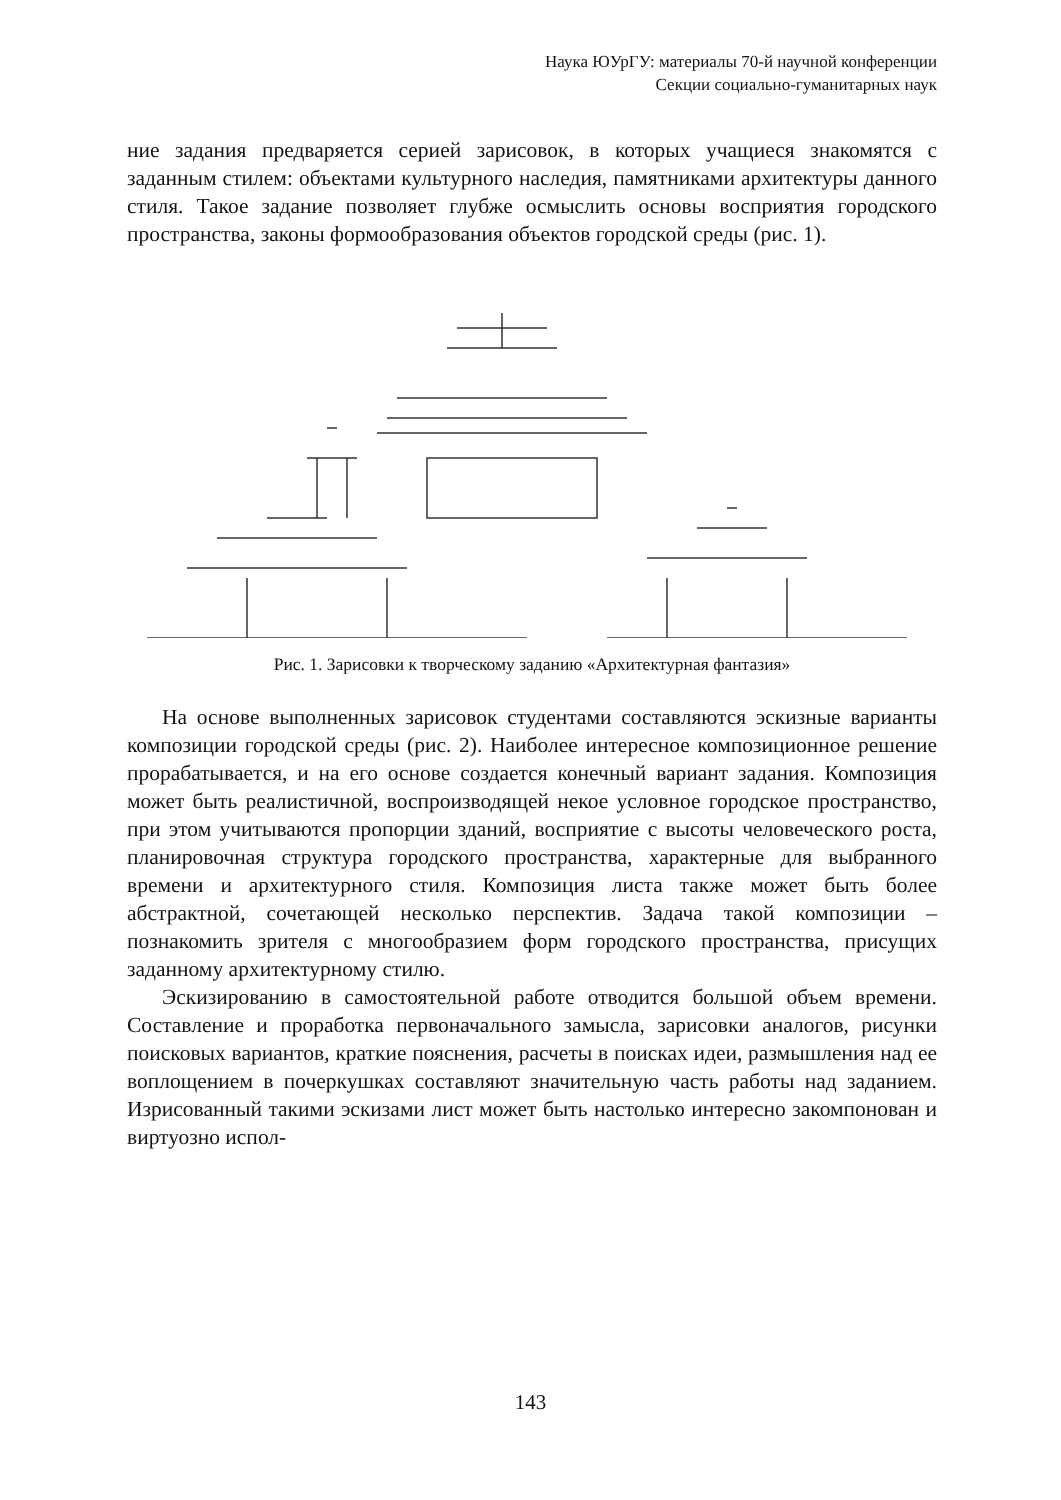Наука ЮУрГУ: материалы 70-й научной конференции
Секции социально-гуманитарных наук
ние задания предваряется серией зарисовок, в которых учащиеся знакомятся с заданным стилем: объектами культурного наследия, памятниками архитектуры данного стиля. Такое задание позволяет глубже осмыслить основы восприятия городского пространства, законы формообразования объектов городской среды (рис. 1).
Рис. 1. Зарисовки к творческому заданию «Архитектурная фантазия»
На основе выполненных зарисовок студентами составляются эскизные варианты композиции городской среды (рис. 2). Наиболее интересное композиционное решение прорабатывается, и на его основе создается конечный вариант задания. Композиция может быть реалистичной, воспроизводящей некое условное городское пространство, при этом учитываются пропорции зданий, восприятие с высоты человеческого роста, планировочная структура городского пространства, характерные для выбранного времени и архитектурного стиля. Композиция листа также может быть более абстрактной, сочетающей несколько перспектив. Задача такой композиции – познакомить зрителя с многообразием форм городского пространства, присущих заданному архитектурному стилю.
Эскизированию в самостоятельной работе отводится большой объем времени. Составление и проработка первоначального замысла, зарисовки аналогов, рисунки поисковых вариантов, краткие пояснения, расчеты в поисках идеи, размышления над ее воплощением в почеркушках составляют значительную часть работы над заданием. Изрисованный такими эскизами лист может быть настолько интересно закомпонован и виртуозно испол-
143